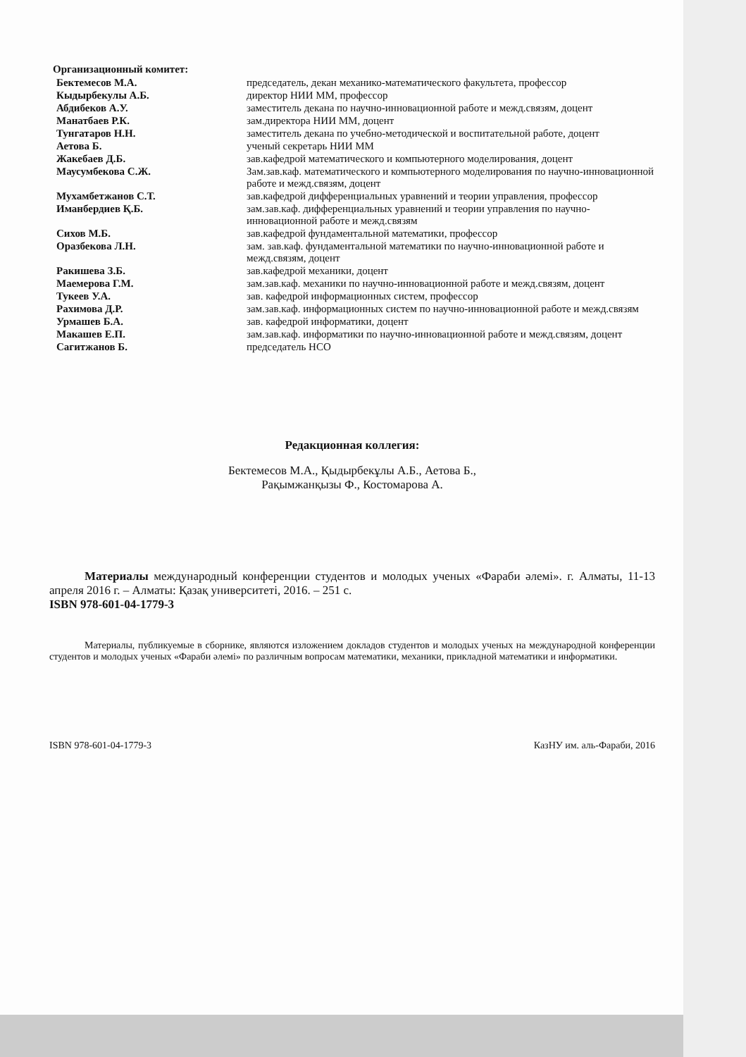Организационный комитет:
| Бектемесов М.А. | председатель, декан механико-математического факультета, профессор |
| Кыдырбекулы А.Б. | директор НИИ ММ, профессор |
| Абдибеков А.У. | заместитель декана по научно-инновационной работе и межд.связям, доцент |
| Манатбаев Р.К. | зам.директора НИИ ММ, доцент |
| Тунгатаров Н.Н. | заместитель декана по учебно-методической и воспитательной работе, доцент |
| Аетова Б. | ученый секретарь НИИ ММ |
| Жакебаев Д.Б. | зав.кафедрой математического и компьютерного моделирования, доцент |
| Маусумбекова С.Ж. | Зам.зав.каф. математического и компьютерного моделирования по научно-инновационной работе и межд.связям, доцент |
| Мухамбетжанов С.Т. | зав.кафедрой дифференциальных уравнений и теории управления, профессор |
| Иманбердиев Қ.Б. | зам.зав.каф. дифференциальных уравнений и теории управления по научно-инновационной работе и межд.связям |
| Сихов М.Б. | зав.кафедрой фундаментальной математики, профессор |
| Оразбекова Л.Н. | зам. зав.каф. фундаментальной математики по научно-инновационной работе и межд.связям, доцент |
| Ракишева З.Б. | зав.кафедрой механики, доцент |
| Маемерова Г.М. | зам.зав.каф. механики по научно-инновационной работе и межд.связям, доцент |
| Тукеев У.А. | зав. кафедрой информационных систем, профессор |
| Рахимова Д.Р. | зам.зав.каф. информационных систем по научно-инновационной работе и межд.связям |
| Урмашев Б.А. | зав. кафедрой информатики, доцент |
| Макашев Е.П. | зам.зав.каф. информатики по научно-инновационной работе и межд.связям, доцент |
| Сагитжанов Б. | председатель НСО |
Редакционная коллегия:
Бектемесов М.А., Қыдырбекұлы А.Б., Аетова Б.,
Рақымжанқызы Ф., Костомарова А.
Материалы международный конференции студентов и молодых ученых «Фараби әлемі». г. Алматы, 11-13 апреля 2016 г. – Алматы: Қазақ университеті, 2016. – 251 с.
ISBN 978-601-04-1779-3
Материалы, публикуемые в сборнике, являются изложением докладов студентов и молодых ученых на международной конференции студентов и молодых ученых «Фараби әлемі» по различным вопросам математики, механики, прикладной математики и информатики.
ISBN 978-601-04-1779-3 КазНУ им. аль-Фараби, 2016